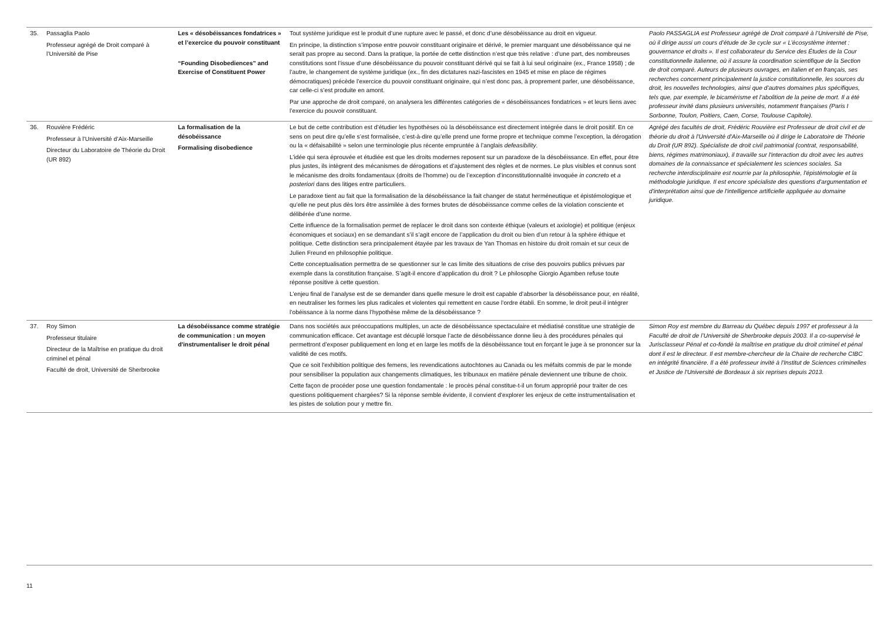| 35. | Passaglia Paolo Professeur agrégé de Droit comparé à l’Université de Pise | Les « désobéissances fondatrices » et l’exercice du pouvoir constituant “Founding Disobediences” and Exercise of Constituent Power | Tout système juridique est le produit d’une rupture avec le passé, et donc d’une désobéissance au droit en vigueur. En principe, la distinction s’impose entre pouvoir constituant originaire et dérivé, le premier marquant une désobéissance qui ne serait pas propre au second. Dans la pratique, la portée de cette distinction n’est que très relative : d’une part, des nombreuses constitutions sont l’issue d’une désobéissance du pouvoir constituant dérivé qui se fait à lui seul originaire (ex., France 1958) ; de l’autre, le changement de système juridique (ex., fin des dictatures nazi-fascistes en 1945 et mise en place de régimes démocratiques) précède l’exercice du pouvoir constituant originaire, qui n’est donc pas, à proprement parler, une désobéissance, car celle-ci s’est produite en amont. Par une approche de droit comparé, on analysera les différentes catégories de « désobéissances fondatrices » et leurs liens avec l’exercice du pouvoir constituant. | Paolo PASSAGLIA est Professeur agrégé de Droit comparé à l’Université de Pise, où il dirige aussi un cours d’étude de 3e cycle sur « L’écosystème internet : gouvernance et droits ». Il est collaborateur du Service des Études de la Cour constitutionnelle italienne, où il assure la coordination scientifique de la Section de droit comparé. Auteurs de plusieurs ouvrages, en italien et en français, ses recherches concernent principalement la justice constitutionnelle, les sources du droit, les nouvelles technologies, ainsi que d’autres domaines plus spécifiques, tels que, par exemple, le bicamérisme et l’abolition de la peine de mort. Il a été professeur invité dans plusieurs universités, notamment françaises (Paris I Sorbonne, Toulon, Poitiers, Caen, Corse, Toulouse Capitole). |
| 36. | Rouvière Frédéric Professeur à l’Université d’Aix-Marseille Directeur du Laboratoire de Théorie du Droit (UR 892) | La formalisation de la désobéissance Formalising disobedience | Le but de cette contribution est d’étudier les hypothèses où la désobéissance est directement intégrée dans le droit positif. En ce sens on peut dire qu’elle s’est formalisée, c’est-à-dire qu’elle prend une forme propre et technique comme l’exception, la dérogation ou la « défaisabilité » selon une terminologie plus récente empruntée à l’anglais defeasibility . L’idée qui sera éprouvée et étudiée est que les droits modernes reposent sur un paradoxe de la désobéissance. En effet, pour être plus justes, ils intègrent des mécanismes de dérogations et d’ajustement des règles et de normes. Le plus visibles et connus sont le mécanisme des droits fondamentaux (droits de l’homme) ou de l’exception d’inconstitutionnalité invoquée in concreto et a posteriori dans des litiges entre particuliers. Le paradoxe tient au fait que la formalisation de la désobéissance la fait changer de statut herméneutique et épistémologique et qu’elle ne peut plus dès lors être assimilée à des formes brutes de désobéissance comme celles de la violation consciente et délibérée d’une norme. Cette influence de la formalisation permet de replacer le droit dans son contexte éthique (valeurs et axiologie) et politique (enjeux économiques et sociaux) en se demandant s’il s’agit encore de l’application du droit ou bien d’un retour à la sphère éthique et politique. Cette distinction sera principalement étayée par les travaux de Yan Thomas en histoire du droit romain et sur ceux de Julien Freund en philosophie politique. Cette conceptualisation permettra de se questionner sur le cas limite des situations de crise des pouvoirs publics prévues par exemple dans la constitution française. S’agit-il encore d’application du droit ? Le philosophe Giorgio Agamben refuse toute réponse positive à cette question. L’enjeu final de l’analyse est de se demander dans quelle mesure le droit est capable d’absorber la désobéissance pour, en réalité, en neutraliser les formes les plus radicales et violentes qui remettent en cause l’ordre établi. En somme, le droit peut-il intégrer l’obéissance à la norme dans l’hypothèse même de la désobéissance ? | Agrégé des facultés de droit, Frédéric Rouvière est Professeur de droit civil et de théorie du droit à l'Université d'Aix-Marseille où il dirige le Laboratoire de Théorie du Droit (UR 892). Spécialiste de droit civil patrimonial (contrat, responsabilité, biens, régimes matrimoniaux), il travaille sur l'interaction du droit avec les autres domaines de la connaissance et spécialement les sciences sociales. Sa recherche interdisciplinaire est nourrie par la philosophie, l'épistémologie et la méthodologie juridique. Il est encore spécialiste des questions d'argumentation et d'interprétation ainsi que de l'intelligence artificielle appliquée au domaine juridique. |
| 37. | Roy Simon Professeur titulaire Directeur de la Maîtrise en pratique du droit criminel et pénal Faculté de droit, Université de Sherbrooke | La désobéissance comme stratégie de communication : un moyen d'instrumentaliser le droit pénal | Dans nos sociétés aux préoccupations multiples, un acte de désobéissance spectaculaire et médiatisé constitue une stratégie de communication efficace. Cet avantage est décuplé lorsque l’acte de désobéissance donne lieu à des procédures pénales qui permettront d’exposer publiquement en long et en large les motifs de la désobéissance tout en forçant le juge à se prononcer sur la validité de ces motifs. Que ce soit l'exhibition politique des femens, les revendications autochtones au Canada ou les méfaits commis de par le monde pour sensibiliser la population aux changements climatiques, les tribunaux en matière pénale deviennent une tribune de choix. Cette façon de procéder pose une question fondamentale : le procès pénal constitue-t-il un forum approprié pour traiter de ces questions politiquement chargées? Si la réponse semble évidente, il convient d'explorer les enjeux de cette instrumentalisation et les pistes de solution pour y mettre fin. | Simon Roy est membre du Barreau du Québec depuis 1997 et professeur à la Faculté de droit de l’Université de Sherbrooke depuis 2003. Il a co-supervisé le Jurisclasseur Pénal et co-fondé la maîtrise en pratique du droit criminel et pénal dont il est le directeur. Il est membre-chercheur de la Chaire de recherche CIBC en intégrité financière. Il a été professeur invité à l'Institut de Sciences criminelles et Justice de l'Université de Bordeaux à six reprises depuis 2013. |
11